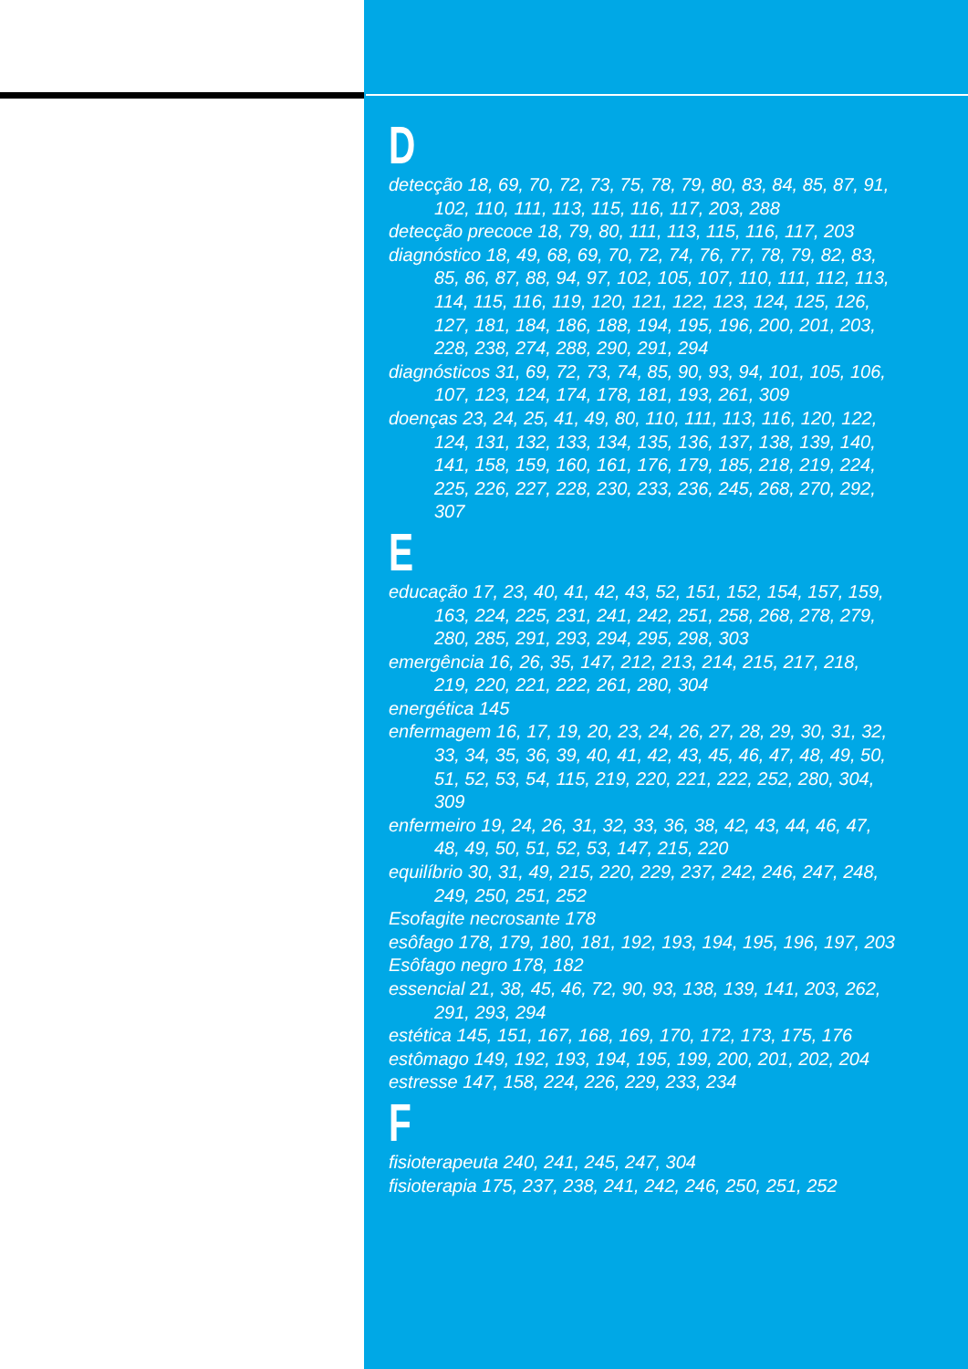D
detecção 18, 69, 70, 72, 73, 75, 78, 79, 80, 83, 84, 85, 87, 91, 102, 110, 111, 113, 115, 116, 117, 203, 288
detecção precoce 18, 79, 80, 111, 113, 115, 116, 117, 203
diagnóstico 18, 49, 68, 69, 70, 72, 74, 76, 77, 78, 79, 82, 83, 85, 86, 87, 88, 94, 97, 102, 105, 107, 110, 111, 112, 113, 114, 115, 116, 119, 120, 121, 122, 123, 124, 125, 126, 127, 181, 184, 186, 188, 194, 195, 196, 200, 201, 203, 228, 238, 274, 288, 290, 291, 294
diagnósticos 31, 69, 72, 73, 74, 85, 90, 93, 94, 101, 105, 106, 107, 123, 124, 174, 178, 181, 193, 261, 309
doenças 23, 24, 25, 41, 49, 80, 110, 111, 113, 116, 120, 122, 124, 131, 132, 133, 134, 135, 136, 137, 138, 139, 140, 141, 158, 159, 160, 161, 176, 179, 185, 218, 219, 224, 225, 226, 227, 228, 230, 233, 236, 245, 268, 270, 292, 307
E
educação 17, 23, 40, 41, 42, 43, 52, 151, 152, 154, 157, 159, 163, 224, 225, 231, 241, 242, 251, 258, 268, 278, 279, 280, 285, 291, 293, 294, 295, 298, 303
emergência 16, 26, 35, 147, 212, 213, 214, 215, 217, 218, 219, 220, 221, 222, 261, 280, 304
energética 145
enfermagem 16, 17, 19, 20, 23, 24, 26, 27, 28, 29, 30, 31, 32, 33, 34, 35, 36, 39, 40, 41, 42, 43, 45, 46, 47, 48, 49, 50, 51, 52, 53, 54, 115, 219, 220, 221, 222, 252, 280, 304, 309
enfermeiro 19, 24, 26, 31, 32, 33, 36, 38, 42, 43, 44, 46, 47, 48, 49, 50, 51, 52, 53, 147, 215, 220
equilíbrio 30, 31, 49, 215, 220, 229, 237, 242, 246, 247, 248, 249, 250, 251, 252
Esofagite necrosante 178
esôfago 178, 179, 180, 181, 192, 193, 194, 195, 196, 197, 203
Esôfago negro 178, 182
essencial 21, 38, 45, 46, 72, 90, 93, 138, 139, 141, 203, 262, 291, 293, 294
estética 145, 151, 167, 168, 169, 170, 172, 173, 175, 176
estômago 149, 192, 193, 194, 195, 199, 200, 201, 202, 204
estresse 147, 158, 224, 226, 229, 233, 234
F
fisioterapeuta 240, 241, 245, 247, 304
fisioterapia 175, 237, 238, 241, 242, 246, 250, 251, 252